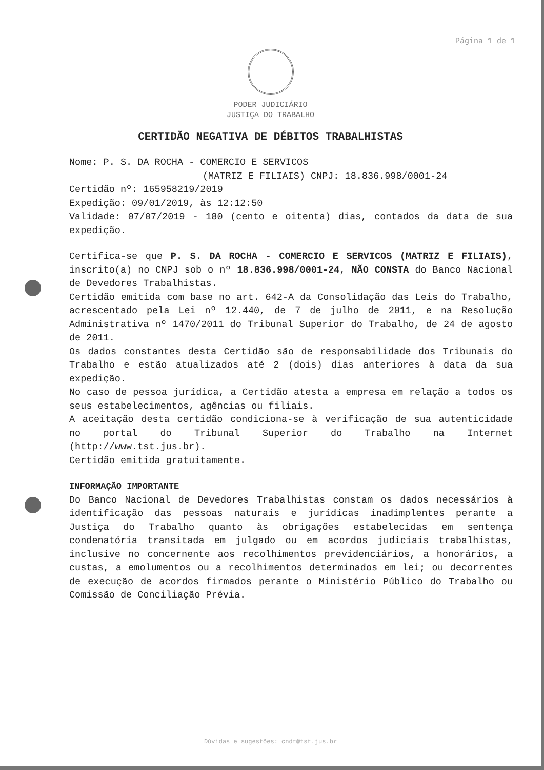Página 1 de 1
PODER JUDICIÁRIO
JUSTIÇA DO TRABALHO
CERTIDÃO NEGATIVA DE DÉBITOS TRABALHISTAS
Nome: P. S. DA ROCHA - COMERCIO E SERVICOS
(MATRIZ E FILIAIS) CNPJ: 18.836.998/0001-24
Certidão nº: 165958219/2019
Expedição: 09/01/2019, às 12:12:50
Validade: 07/07/2019 - 180 (cento e oitenta) dias, contados da data de sua expedição.
Certifica-se que P. S. DA ROCHA - COMERCIO E SERVICOS (MATRIZ E FILIAIS), inscrito(a) no CNPJ sob o nº 18.836.998/0001-24, NÃO CONSTA do Banco Nacional de Devedores Trabalhistas.
Certidão emitida com base no art. 642-A da Consolidação das Leis do Trabalho, acrescentado pela Lei nº 12.440, de 7 de julho de 2011, e na Resolução Administrativa nº 1470/2011 do Tribunal Superior do Trabalho, de 24 de agosto de 2011.
Os dados constantes desta Certidão são de responsabilidade dos Tribunais do Trabalho e estão atualizados até 2 (dois) dias anteriores à data da sua expedição.
No caso de pessoa jurídica, a Certidão atesta a empresa em relação a todos os seus estabelecimentos, agências ou filiais.
A aceitação desta certidão condiciona-se à verificação de sua autenticidade no portal do Tribunal Superior do Trabalho na Internet (http://www.tst.jus.br).
Certidão emitida gratuitamente.
INFORMAÇÃO IMPORTANTE
Do Banco Nacional de Devedores Trabalhistas constam os dados necessários à identificação das pessoas naturais e jurídicas inadimplentes perante a Justiça do Trabalho quanto às obrigações estabelecidas em sentença condenatória transitada em julgado ou em acordos judiciais trabalhistas, inclusive no concernente aos recolhimentos previdenciários, a honorários, a custas, a emolumentos ou a recolhimentos determinados em lei; ou decorrentes de execução de acordos firmados perante o Ministério Público do Trabalho ou Comissão de Conciliação Prévia.
Dúvidas e sugestões: cndt@tst.jus.br